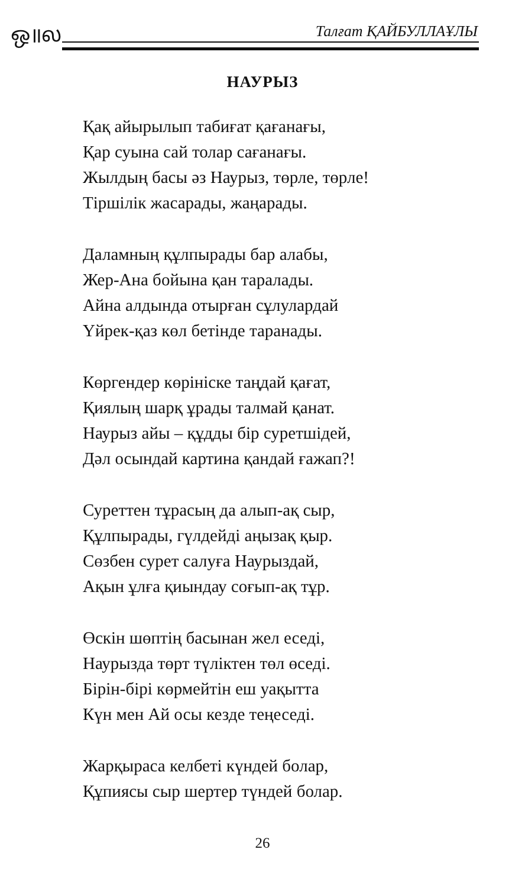ஒ॥ல Талғат ҚАЙБУЛЛАҰЛЫ
НАУРЫЗ
Қақ айырылып табиғат қағанағы,
Қар суына сай толар сағанағы.
Жылдың басы әз Наурыз, төрле, төрле!
Тіршілік жасарады, жаңарады.
Даламның құлпырады бар алабы,
Жер-Ана бойына қан таралады.
Айна алдында отырған сұлулардай
Үйрек-қаз көл бетінде таранады.
Көргендер көрініске таңдай қағат,
Қиялың шарқ ұрады талмай қанат.
Наурыз айы – құдды бір суретшідей,
Дәл осындай картина қандай ғажап?!
Суреттен тұрасың да алып-ақ сыр,
Құлпырады, гүлдейді аңызақ қыр.
Сөзбен сурет салуға Наурыздай,
Ақын ұлға қиындау соғып-ақ тұр.
Өскін шөптің басынан жел еседі,
Наурызда төрт түліктен төл өседі.
Бірін-бірі көрмейтін еш уақытта
Күн мен Ай осы кезде теңеседі.
Жарқыраса келбеті күндей болар,
Құпиясы сыр шертер түндей болар.
26